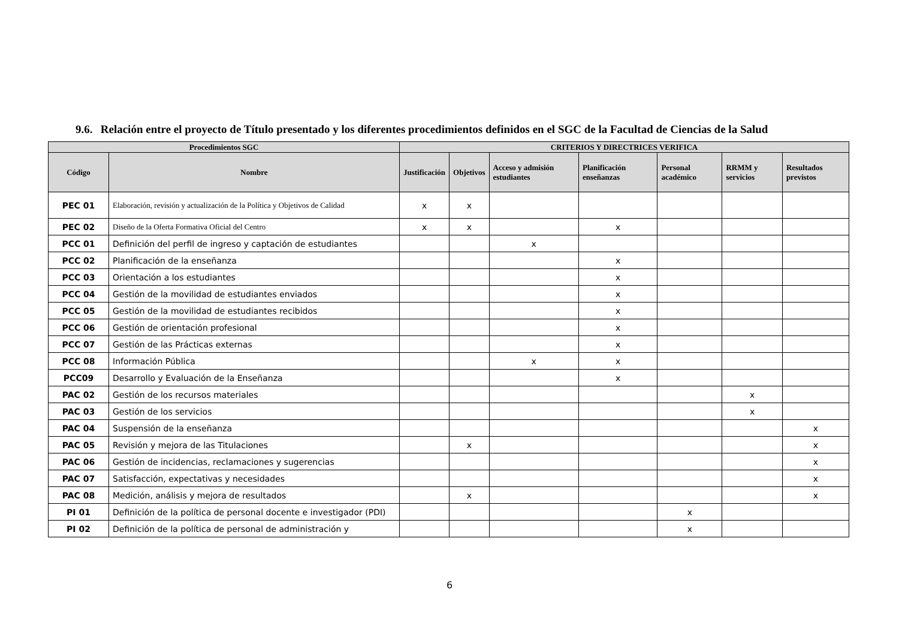9.6. Relación entre el proyecto de Título presentado y los diferentes procedimientos definidos en el SGC de la Facultad de Ciencias de la Salud
| Procedimientos SGC | | CRITERIOS Y DIRECTRICES VERIFICA | | | | | | |
| --- | --- | --- | --- | --- | --- | --- | --- | --- |
| Código | Nombre | Justificación | Objetivos | Acceso y admisión estudiantes | Planificación enseñanzas | Personal académico | RRMM y servicios | Resultados previstos |
| PEC 01 | Elaboración, revisión y actualización de la Política y Objetivos de Calidad | x | x | | | | | |
| PEC 02 | Diseño de la Oferta Formativa Oficial del Centro | x | x | | x | | | |
| PCC 01 | Definición del perfil de ingreso y captación de estudiantes | | | x | | | | |
| PCC 02 | Planificación de la enseñanza | | | | x | | | |
| PCC 03 | Orientación a los estudiantes | | | | x | | | |
| PCC 04 | Gestión de la movilidad de estudiantes enviados | | | | x | | | |
| PCC 05 | Gestión de la movilidad de estudiantes recibidos | | | | x | | | |
| PCC 06 | Gestión de orientación profesional | | | | x | | | |
| PCC 07 | Gestión de las Prácticas externas | | | | x | | | |
| PCC 08 | Información Pública | | | x | x | | | |
| PCC09 | Desarrollo y Evaluación de la Enseñanza | | | | x | | | |
| PAC 02 | Gestión de los recursos materiales | | | | | | x | |
| PAC 03 | Gestión de los servicios | | | | | | x | |
| PAC 04 | Suspensión de la enseñanza | | | | | | | x |
| PAC 05 | Revisión y mejora de las Titulaciones | | x | | | | | x |
| PAC 06 | Gestión de incidencias, reclamaciones y sugerencias | | | | | | | x |
| PAC 07 | Satisfacción, expectativas y necesidades | | | | | | | x |
| PAC 08 | Medición, análisis y mejora de resultados | | x | | | | | x |
| PI 01 | Definición de la política de personal docente e investigador (PDI) | | | | | x | | |
| PI 02 | Definición de la política de personal de administración y | | | | | x | | |
6